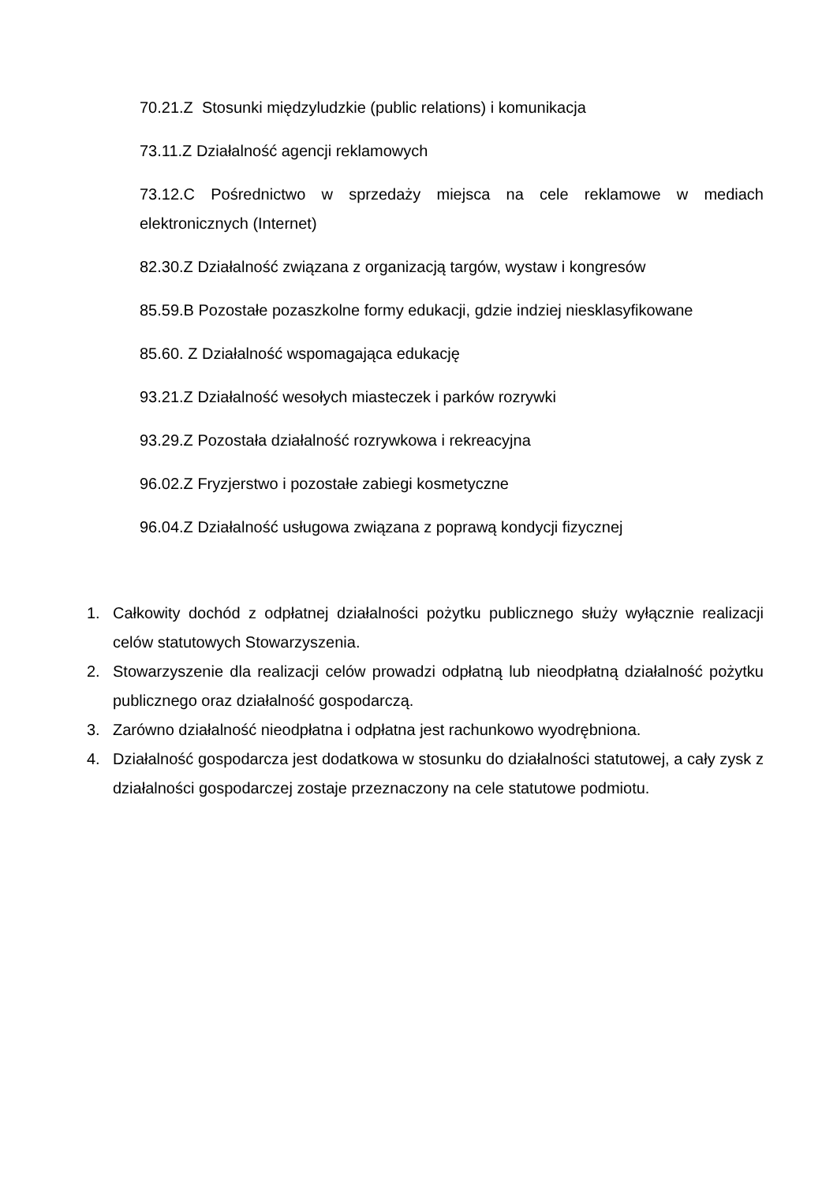70.21.Z Stosunki międzyludzkie (public relations) i komunikacja
73.11.Z Działalność agencji reklamowych
73.12.C Pośrednictwo w sprzedaży miejsca na cele reklamowe w mediach elektronicznych (Internet)
82.30.Z Działalność związana z organizacją targów, wystaw i kongresów
85.59.B Pozostałe pozaszkolne formy edukacji, gdzie indziej niesklasyfikowane
85.60. Z Działalność wspomagająca edukację
93.21.Z Działalność wesołych miasteczek i parków rozrywki
93.29.Z Pozostała działalność rozrywkowa i rekreacyjna
96.02.Z Fryzjerstwo i pozostałe zabiegi kosmetyczne
96.04.Z Działalność usługowa związana z poprawą kondycji fizycznej
1. Całkowity dochód z odpłatnej działalności pożytku publicznego służy wyłącznie realizacji celów statutowych Stowarzyszenia.
2. Stowarzyszenie dla realizacji celów prowadzi odpłatną lub nieodpłatną działalność pożytku publicznego oraz działalność gospodarczą.
3. Zarówno działalność nieodpłatna i odpłatna jest rachunkowo wyodrębniona.
4. Działalność gospodarcza jest dodatkowa w stosunku do działalności statutowej, a cały zysk z działalności gospodarczej zostaje przeznaczony na cele statutowe podmiotu.